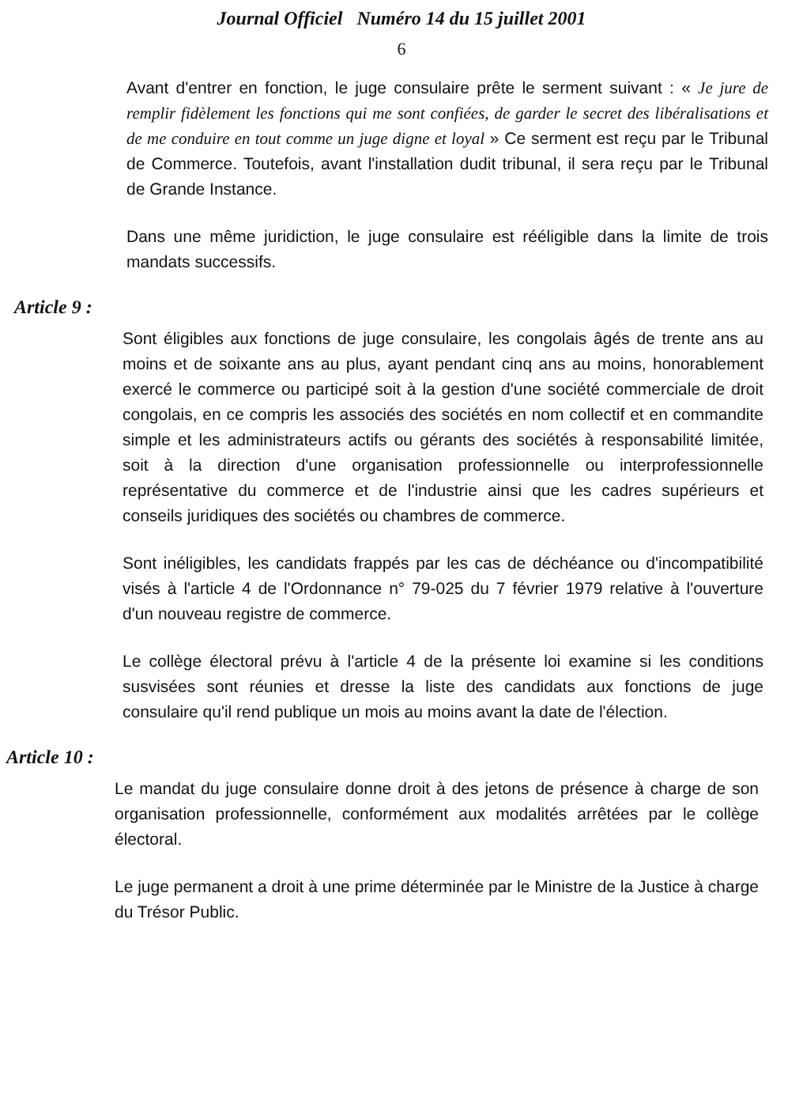Journal Officiel Numéro 14 du 15 juillet 2001
6
Avant d'entrer en fonction, le juge consulaire prête le serment suivant : « Je jure de remplir fidèlement les fonctions qui me sont confiées, de garder le secret des libéralisations et de me conduire en tout comme un juge digne et loyal » Ce serment est reçu par le Tribunal de Commerce. Toutefois, avant l'installation dudit tribunal, il sera reçu par le Tribunal de Grande Instance.
Dans une même juridiction, le juge consulaire est rééligible dans la limite de trois mandats successifs.
Article 9 :
Sont éligibles aux fonctions de juge consulaire, les congolais âgés de trente ans au moins et de soixante ans au plus, ayant pendant cinq ans au moins, honorablement exercé le commerce ou participé soit à la gestion d'une société commerciale de droit congolais, en ce compris les associés des sociétés en nom collectif et en commandite simple et les administrateurs actifs ou gérants des sociétés à responsabilité limitée, soit à la direction d'une organisation professionnelle ou interprofessionnelle représentative du commerce et de l'industrie ainsi que les cadres supérieurs et conseils juridiques des sociétés ou chambres de commerce.
Sont inéligibles, les candidats frappés par les cas de déchéance ou d'incompatibilité visés à l'article 4 de l'Ordonnance n° 79-025 du 7 février 1979 relative à l'ouverture d'un nouveau registre de commerce.
Le collège électoral prévu à l'article 4 de la présente loi examine si les conditions susvisées sont réunies et dresse la liste des candidats aux fonctions de juge consulaire qu'il rend publique un mois au moins avant la date de l'élection.
Article 10 :
Le mandat du juge consulaire donne droit à des jetons de présence à charge de son organisation professionnelle, conformément aux modalités arrêtées par le collège électoral.
Le juge permanent a droit à une prime déterminée par le Ministre de la Justice à charge du Trésor Public.